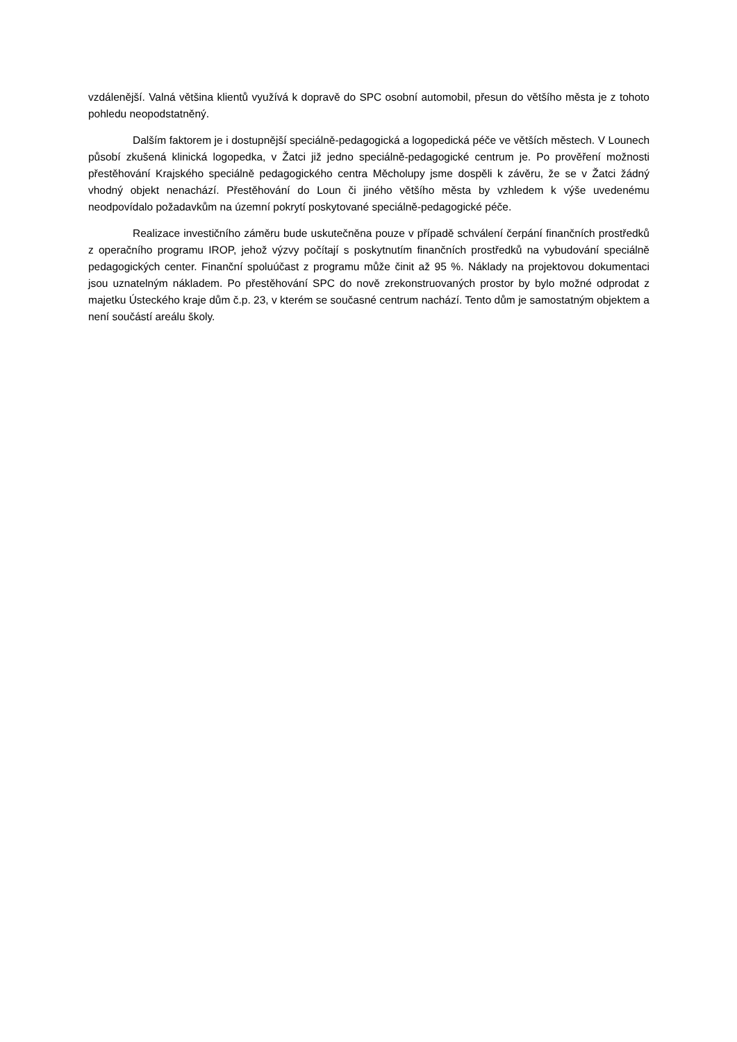vzdálenější. Valná většina klientů využívá k dopravě do SPC osobní automobil, přesun do většího města je z tohoto pohledu neopodstatněný.
Dalším faktorem je i dostupnější speciálně-pedagogická a logopedická péče ve větších městech. V Lounech působí zkušená klinická logopedka, v Žatci již jedno speciálně-pedagogické centrum je. Po prověření možnosti přestěhování Krajského speciálně pedagogického centra Měcholupy jsme dospěli k závěru, že se v Žatci žádný vhodný objekt nenachází. Přestěhování do Loun či jiného většího města by vzhledem k výše uvedenému neodpovídalo požadavkům na územní pokrytí poskytované speciálně-pedagogické péče.
Realizace investičního záměru bude uskutečněna pouze v případě schválení čerpání finančních prostředků z operačního programu IROP, jehož výzvy počítají s poskytnutím finančních prostředků na vybudování speciálně pedagogických center. Finanční spoluúčast z programu může činit až 95 %. Náklady na projektovou dokumentaci jsou uznatelným nákladem. Po přestěhování SPC do nově zrekonstruovaných prostor by bylo možné odprodat z majetku Ústeckého kraje dům č.p. 23, v kterém se současné centrum nachází. Tento dům je samostatným objektem a není součástí areálu školy.